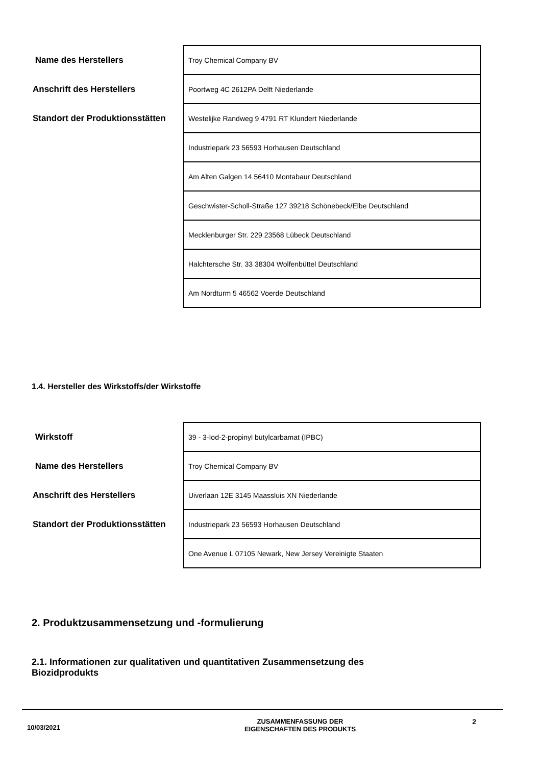| Name des Herstellers | Troy Chemical Company BV |
| Anschrift des Herstellers | Poortweg 4C 2612PA Delft Niederlande |
| Standort der Produktionsstätten | Westelijke Randweg 9 4791 RT Klundert Niederlande |
| | Industriepark 23 56593 Horhausen Deutschland |
| | Am Alten Galgen 14 56410 Montabaur Deutschland |
| | Geschwister-Scholl-Straße 127 39218 Schönebeck/Elbe Deutschland |
| | Mecklenburger Str. 229 23568 Lübeck Deutschland |
| | Halchtersche Str. 33 38304 Wolfenbüttel Deutschland |
| | Am Nordturm 5 46562 Voerde Deutschland |
1.4. Hersteller des Wirkstoffs/der Wirkstoffe
| Wirkstoff | 39 - 3-Iod-2-propinyl butylcarbamat (IPBC) |
| Name des Herstellers | Troy Chemical Company BV |
| Anschrift des Herstellers | Uiverlaan 12E 3145 Maassluis XN Niederlande |
| Standort der Produktionsstätten | Industriepark 23 56593 Horhausen Deutschland |
| | One Avenue L 07105 Newark, New Jersey Vereinigte Staaten |
2. Produktzusammensetzung und -formulierung
2.1. Informationen zur qualitativen und quantitativen Zusammensetzung des Biozidprodukts
10/03/2021
ZUSAMMENFASSUNG DER
EIGENSCHAFTEN DES PRODUKTS
2